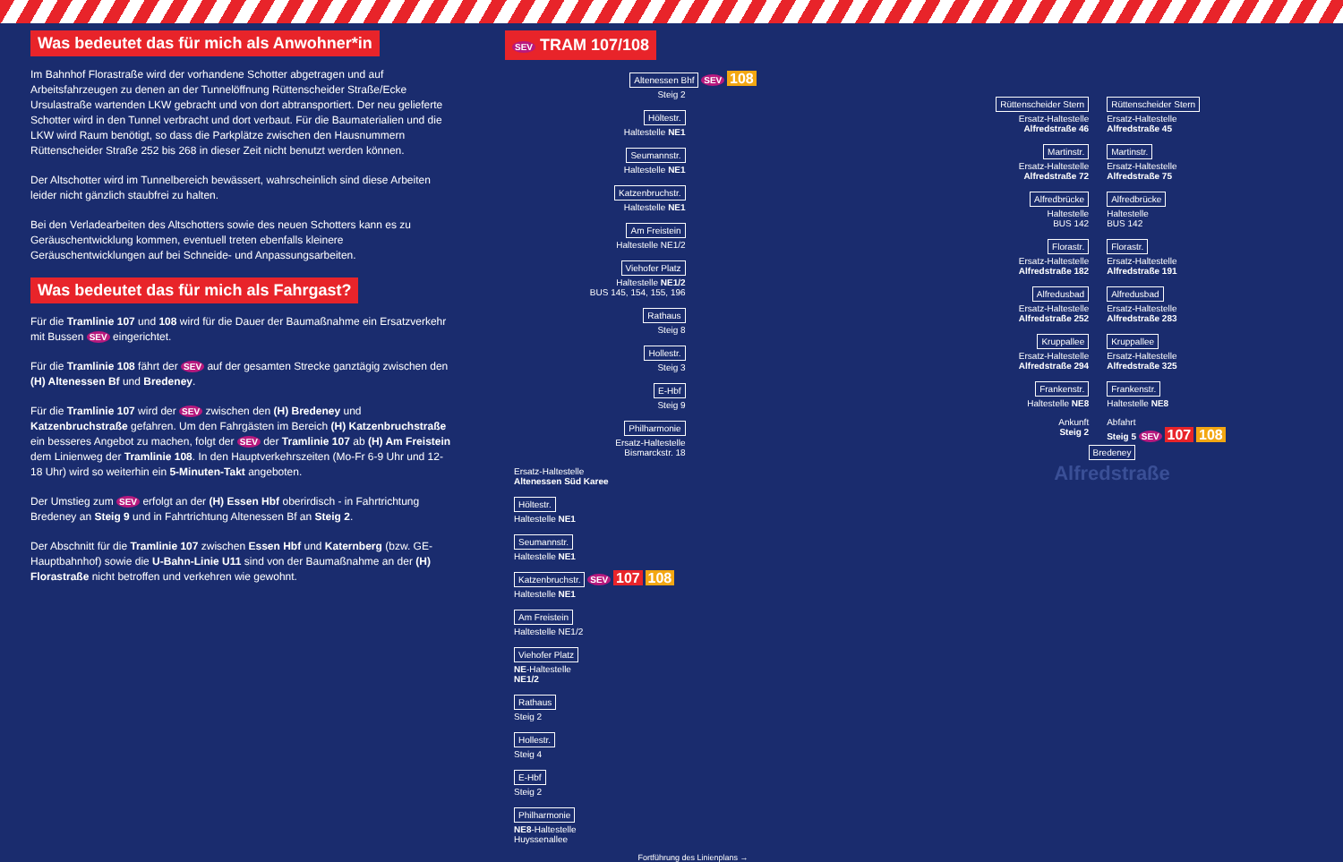Was bedeutet das für mich als Anwohner*in
Im Bahnhof Florastraße wird der vorhandene Schotter abgetragen und auf Arbeitsfahrzeugen zu denen an der Tunnelöffnung Rüttenscheider Straße/Ecke Ursulastraße wartenden LKW gebracht und von dort abtransportiert. Der neu gelieferte Schotter wird in den Tunnel verbracht und dort verbaut. Für die Baumaterialien und die LKW wird Raum benötigt, so dass die Parkplätze zwischen den Hausnummern Rüttenscheider Straße 252 bis 268 in dieser Zeit nicht benutzt werden können.
Der Altschotter wird im Tunnelbereich bewässert, wahrscheinlich sind diese Arbeiten leider nicht gänzlich staubfrei zu halten.
Bei den Verladearbeiten des Altschotters sowie des neuen Schotters kann es zu Geräuschentwicklung kommen, eventuell treten ebenfalls kleinere Geräuschentwicklungen auf bei Schneide- und Anpassungsarbeiten.
Was bedeutet das für mich als Fahrgast?
Für die Tramlinie 107 und 108 wird für die Dauer der Baumaßnahme ein Ersatzverkehr mit Bussen SEV eingerichtet.
Für die Tramlinie 108 fährt der SEV auf der gesamten Strecke ganztägig zwischen den (H) Altenessen Bf und Bredeney.
Für die Tramlinie 107 wird der SEV zwischen den (H) Bredeney und Katzenbruchstraße gefahren. Um den Fahrgästen im Bereich (H) Katzenbruchstraße ein besseres Angebot zu machen, folgt der SEV der Tramlinie 107 ab (H) Am Freistein dem Linienweg der Tramlinie 108. In den Hauptverkehrszeiten (Mo-Fr 6-9 Uhr und 12-18 Uhr) wird so weiterhin ein 5-Minuten-Takt angeboten.
Der Umstieg zum SEV erfolgt an der (H) Essen Hbf oberirdisch - in Fahrtrichtung Bredeney an Steig 9 und in Fahrtrichtung Altenessen Bf an Steig 2.
Der Abschnitt für die Tramlinie 107 zwischen Essen Hbf und Katernberg (bzw. GE-Hauptbahnhof) sowie die U-Bahn-Linie U11 sind von der Baumaßnahme an der (H) Florastraße nicht betroffen und verkehren wie gewohnt.
SEV TRAM 107/108
Altenessen Bhf SEV 108
Steig 2
Höltestr.
Haltestelle NE1
Seumannstr.
Haltestelle NE1
Katzenbruchstr.
Haltestelle NE1
Am Freistein
Haltestelle NE1/2
Viehofer Platz
Haltestelle NE1/2
BUS 145, 154, 155, 196
Rathaus
Steig 8
Hollestr.
Steig 3
E-Hbf
Steig 9
Philharmonie
Ersatz-Haltestelle
Bismarckstr. 18
Ersatz-Haltestelle
Altenessen Süd Karee
Höltestr.
Haltestelle NE1
Seumannstr.
Haltestelle NE1
Katzenbruchstr. SEV 107 108
Haltestelle NE1
Am Freistein
Haltestelle NE1/2
Viehofer Platz
NE-Haltestelle
NE1/2
Rathaus
Steig 2
Hollestr.
Steig 4
E-Hbf
Steig 2
Philharmonie
NE8-Haltestelle
Huyssenallee
Fortführung des Linienplans →
Rüttenscheider Stern
Ersatz-Haltestelle
Alfredstraße 46
Martinstr.
Ersatz-Haltestelle
Alfredstraße 72
Alfredbrücke
Haltestelle
BUS 142
Florastr.
Ersatz-Haltestelle
Alfredstraße 182
Alfredusbad
Ersatz-Haltestelle
Alfredstraße 252
Kruppallee
Ersatz-Haltestelle
Alfredstraße 294
Frankenstr.
Haltestelle NE8
Ankunft
Steig 2
Rüttenscheider Stern
Ersatz-Haltestelle
Alfredstraße 45
Martinstr.
Ersatz-Haltestelle
Alfredstraße 75
Alfredbrücke
Haltestelle
BUS 142
Florastr.
Ersatz-Haltestelle
Alfredstraße 191
Alfredusbad
Ersatz-Haltestelle
Alfredstraße 283
Kruppallee
Ersatz-Haltestelle
Alfredstraße 325
Frankenstr.
Haltestelle NE8
Abfahrt
Steig 5 SEV 107 108
Bredeney
Alfredstraße